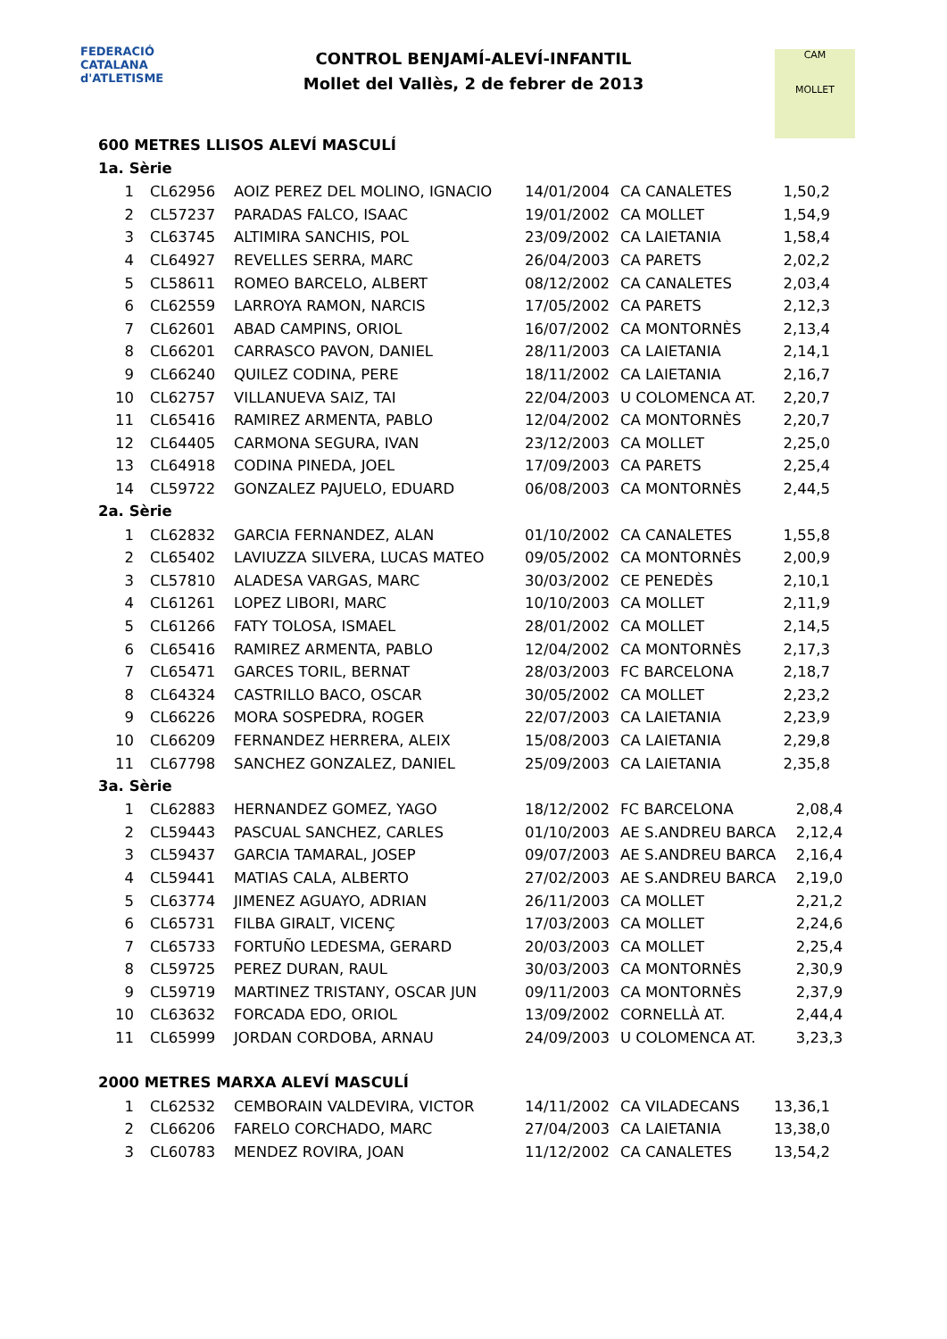FEDERACIÓ CATALANA
d'ATLETISME
CONTROL BENJAMÍ-ALEVÍ-INFANTIL
Mollet del Vallès, 2 de febrer de 2013
CAM
MOLLET
600 METRES LLISOS ALEVÍ MASCULÍ
1a. Sèrie
| 1 | CL62956 | AOIZ PEREZ DEL MOLINO, IGNACIO | 14/01/2004 | CA CANALETES | 1,50,2 |
| 2 | CL57237 | PARADAS FALCO, ISAAC | 19/01/2002 | CA MOLLET | 1,54,9 |
| 3 | CL63745 | ALTIMIRA SANCHIS, POL | 23/09/2002 | CA LAIETANIA | 1,58,4 |
| 4 | CL64927 | REVELLES SERRA, MARC | 26/04/2003 | CA PARETS | 2,02,2 |
| 5 | CL58611 | ROMEO BARCELO, ALBERT | 08/12/2002 | CA CANALETES | 2,03,4 |
| 6 | CL62559 | LARROYA RAMON, NARCIS | 17/05/2002 | CA PARETS | 2,12,3 |
| 7 | CL62601 | ABAD CAMPINS, ORIOL | 16/07/2002 | CA MONTORNÈS | 2,13,4 |
| 8 | CL66201 | CARRASCO PAVON, DANIEL | 28/11/2003 | CA LAIETANIA | 2,14,1 |
| 9 | CL66240 | QUILEZ CODINA, PERE | 18/11/2002 | CA LAIETANIA | 2,16,7 |
| 10 | CL62757 | VILLANUEVA SAIZ, TAI | 22/04/2003 | U COLOMENCA AT. | 2,20,7 |
| 11 | CL65416 | RAMIREZ ARMENTA, PABLO | 12/04/2002 | CA MONTORNÈS | 2,20,7 |
| 12 | CL64405 | CARMONA SEGURA, IVAN | 23/12/2003 | CA MOLLET | 2,25,0 |
| 13 | CL64918 | CODINA PINEDA, JOEL | 17/09/2003 | CA PARETS | 2,25,4 |
| 14 | CL59722 | GONZALEZ PAJUELO, EDUARD | 06/08/2003 | CA MONTORNÈS | 2,44,5 |
2a. Sèrie
| 1 | CL62832 | GARCIA FERNANDEZ, ALAN | 01/10/2002 | CA CANALETES | 1,55,8 |
| 2 | CL65402 | LAVIUZZA SILVERA, LUCAS MATEO | 09/05/2002 | CA MONTORNÈS | 2,00,9 |
| 3 | CL57810 | ALADESA VARGAS, MARC | 30/03/2002 | CE PENEDÈS | 2,10,1 |
| 4 | CL61261 | LOPEZ LIBORI, MARC | 10/10/2003 | CA MOLLET | 2,11,9 |
| 5 | CL61266 | FATY TOLOSA, ISMAEL | 28/01/2002 | CA MOLLET | 2,14,5 |
| 6 | CL65416 | RAMIREZ ARMENTA, PABLO | 12/04/2002 | CA MONTORNÈS | 2,17,3 |
| 7 | CL65471 | GARCES TORIL, BERNAT | 28/03/2003 | FC BARCELONA | 2,18,7 |
| 8 | CL64324 | CASTRILLO BACO, OSCAR | 30/05/2002 | CA MOLLET | 2,23,2 |
| 9 | CL66226 | MORA SOSPEDRA, ROGER | 22/07/2003 | CA LAIETANIA | 2,23,9 |
| 10 | CL66209 | FERNANDEZ HERRERA, ALEIX | 15/08/2003 | CA LAIETANIA | 2,29,8 |
| 11 | CL67798 | SANCHEZ GONZALEZ, DANIEL | 25/09/2003 | CA LAIETANIA | 2,35,8 |
3a. Sèrie
| 1 | CL62883 | HERNANDEZ GOMEZ, YAGO | 18/12/2002 | FC BARCELONA | 2,08,4 |
| 2 | CL59443 | PASCUAL SANCHEZ, CARLES | 01/10/2003 | AE S.ANDREU BARCA | 2,12,4 |
| 3 | CL59437 | GARCIA TAMARAL, JOSEP | 09/07/2003 | AE S.ANDREU BARCA | 2,16,4 |
| 4 | CL59441 | MATIAS CALA, ALBERTO | 27/02/2003 | AE S.ANDREU BARCA | 2,19,0 |
| 5 | CL63774 | JIMENEZ AGUAYO, ADRIAN | 26/11/2003 | CA MOLLET | 2,21,2 |
| 6 | CL65731 | FILBA GIRALT, VICENÇ | 17/03/2003 | CA MOLLET | 2,24,6 |
| 7 | CL65733 | FORTUÑO LEDESMA, GERARD | 20/03/2003 | CA MOLLET | 2,25,4 |
| 8 | CL59725 | PEREZ DURAN, RAUL | 30/03/2003 | CA MONTORNÈS | 2,30,9 |
| 9 | CL59719 | MARTINEZ TRISTANY, OSCAR JUN | 09/11/2003 | CA MONTORNÈS | 2,37,9 |
| 10 | CL63632 | FORCADA EDO, ORIOL | 13/09/2002 | CORNELLÀ AT. | 2,44,4 |
| 11 | CL65999 | JORDAN CORDOBA, ARNAU | 24/09/2003 | U COLOMENCA AT. | 3,23,3 |
2000 METRES MARXA ALEVÍ MASCULÍ
| 1 | CL62532 | CEMBORAIN VALDEVIRA, VICTOR | 14/11/2002 | CA VILADECANS | 13,36,1 |
| 2 | CL66206 | FARELO CORCHADO, MARC | 27/04/2003 | CA LAIETANIA | 13,38,0 |
| 3 | CL60783 | MENDEZ ROVIRA, JOAN | 11/12/2002 | CA CANALETES | 13,54,2 |